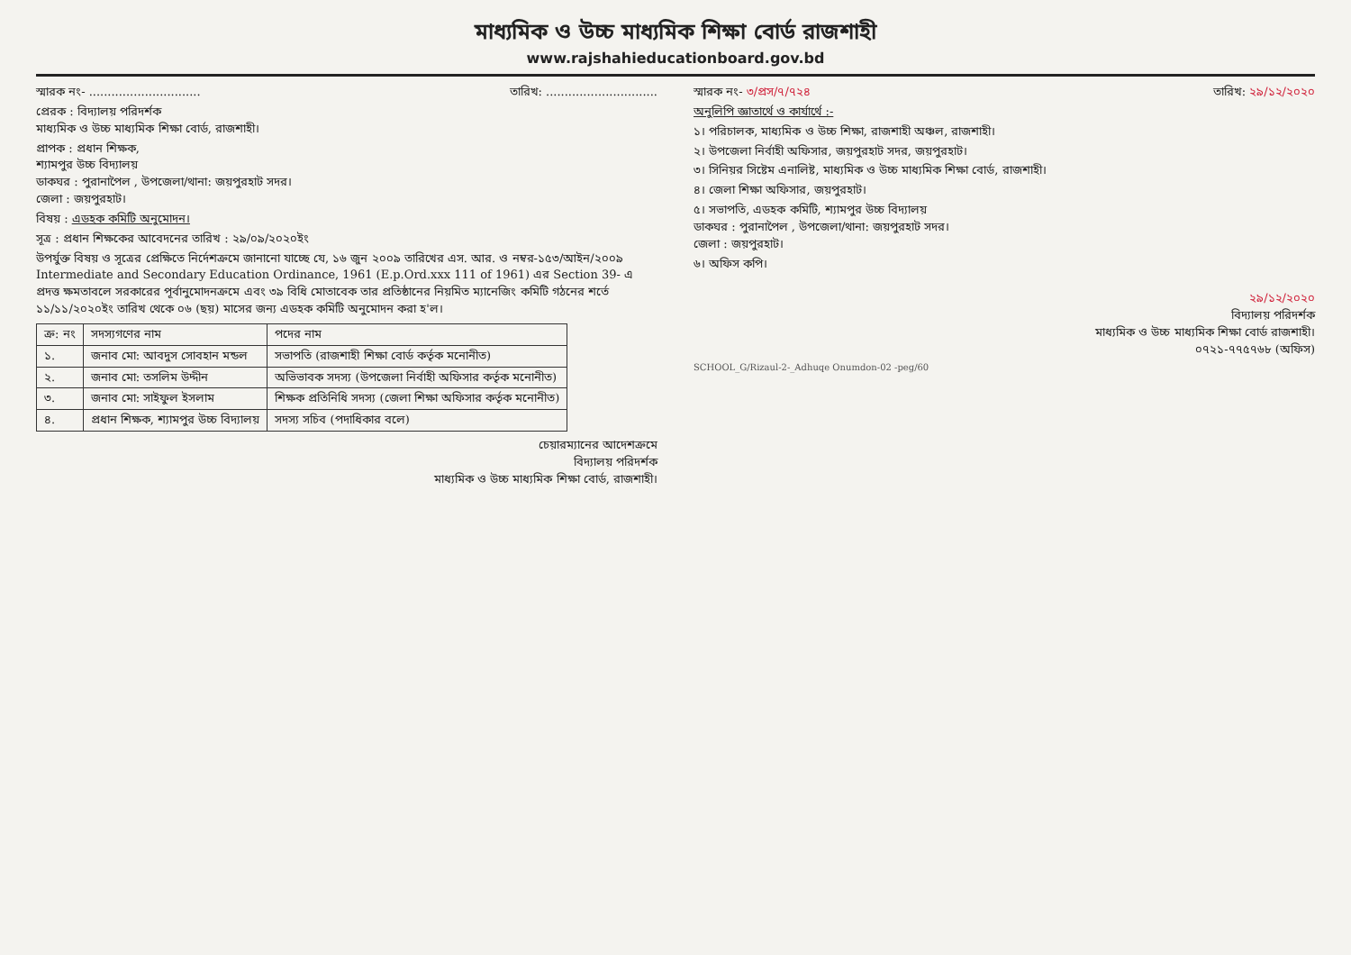মাধ্যমিক ও উচ্চ মাধ্যমিক শিক্ষা বোর্ড রাজশাহী
www.rajshahieducationboard.gov.bd
স্মারক নং- .............................. তারিখ: ..............................
প্রেরক : বিদ্যালয় পরিদর্শক
মাধ্যমিক ও উচ্চ মাধ্যমিক শিক্ষা বোর্ড, রাজশাহী।
প্রাপক : প্রধান শিক্ষক,
শ্যামপুর উচ্চ বিদ্যালয়
ডাকঘর : পুরানাপৈল , উপজেলা/থানা: জয়পুরহাট সদর।
জেলা : জয়পুরহাট।
বিষয় : এডহক কমিটি অনুমোদন।
সূত্র : প্রধান শিক্ষকের আবেদনের তারিখ : ২৯/০৯/২০২০ইং
উপর্যুক্ত বিষয় ও সূত্রের প্রেক্ষিতে নির্দেশক্রমে জানানো যাচ্ছে যে, ১৬ জুন ২০০৯ তারিখের এস. আর. ও নম্বর-১৫৩/আইন/২০০৯ Intermediate and Secondary Education Ordinance, 1961 (E.p.Ord.xxx 111 of 1961) এর Section 39- এ প্রদত্ত ক্ষমতাবলে সরকারের পূর্বানুমোদনক্রমে এবং ৩৯ বিধি মোতাবেক তার প্রতিষ্ঠানের নিয়মিত ম্যানেজিং কমিটি গঠনের শর্তে ১১/১১/২০২০ইং তারিখ থেকে ০৬ (ছয়) মাসের জন্য এডহক কমিটি অনুমোদন করা হ'ল।
| ক্র: নং | সদস্যগণের নাম | পদের নাম |
| --- | --- | --- |
| ১. | জনাব মো: আবদুস সোবহান মন্ডল | সভাপতি (রাজশাহী শিক্ষা বোর্ড কর্তৃক মনোনীত) |
| ২. | জনাব মো: তসলিম উদ্দীন | অভিভাবক সদস্য (উপজেলা নির্বাহী অফিসার কর্তৃক মনোনীত) |
| ৩. | জনাব মো: সাইফুল ইসলাম | শিক্ষক প্রতিনিধি সদস্য (জেলা শিক্ষা অফিসার কর্তৃক মনোনীত) |
| ৪. | প্রধান শিক্ষক, শ্যামপুর উচ্চ বিদ্যালয় | সদস্য সচিব (পদাধিকার বলে) |
চেয়ারম্যানের আদেশক্রমে
বিদ্যালয় পরিদর্শক
মাধ্যমিক ও উচ্চ মাধ্যমিক শিক্ষা বোর্ড, রাজশাহী।
স্মারক নং- ৩/প্রস/৭/৭২৪ তারিখ: ২৯/১২/২০২০
অনুলিপি জ্ঞাতার্থে ও কার্যার্থে :-
১। পরিচালক, মাধ্যমিক ও উচ্চ শিক্ষা, রাজশাহী অঞ্চল, রাজশাহী।
২। উপজেলা নির্বাহী অফিসার, জয়পুরহাট সদর, জয়পুরহাট।
৩। সিনিয়র সিষ্টেম এনালিষ্ট, মাধ্যমিক ও উচ্চ মাধ্যমিক শিক্ষা বোর্ড, রাজশাহী।
৪। জেলা শিক্ষা অফিসার, জয়পুরহাট।
৫। সভাপতি, এডহক কমিটি, শ্যামপুর উচ্চ বিদ্যালয়
ডাকঘর : পুরানাপৈল , উপজেলা/থানা: জয়পুরহাট সদর।
জেলা : জয়পুরহাট।
৬। অফিস কপি।
২৯/১২/২০২০
বিদ্যালয় পরিদর্শক
মাধ্যমিক ও উচ্চ মাধ্যমিক শিক্ষা বোর্ড রাজশাহী।
০৭২১-৭৭৫৭৬৮ (অফিস)
SCHOOL_G/Rizaul-2-_Adhuqe Onumdon-02 -peg/60